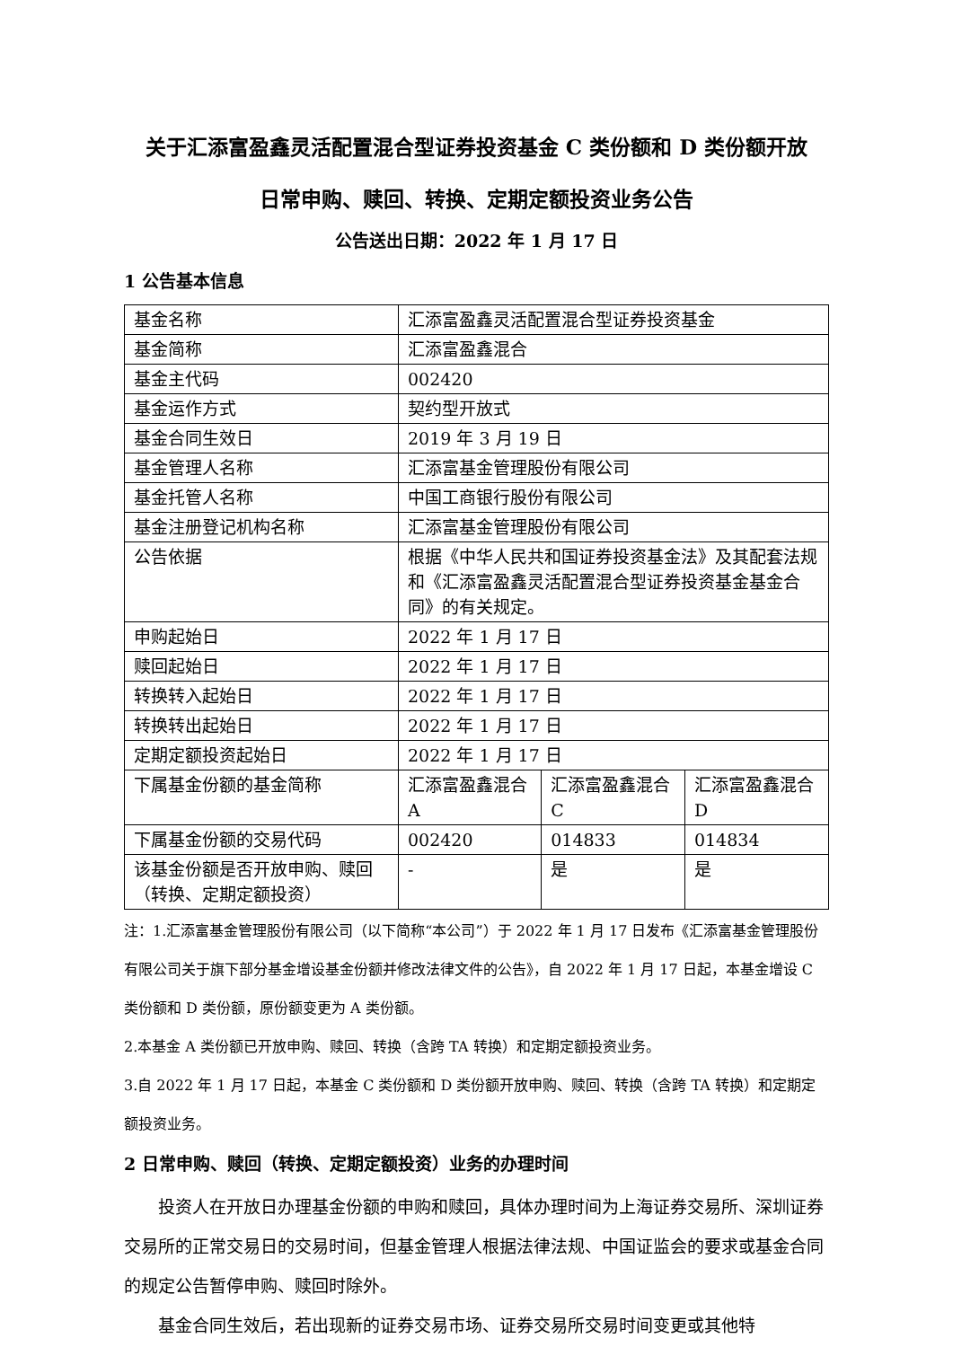关于汇添富盈鑫灵活配置混合型证券投资基金 C 类份额和 D 类份额开放
日常申购、赎回、转换、定期定额投资业务公告
公告送出日期：2022 年 1 月 17 日
1 公告基本信息
| 基金名称 | 汇添富盈鑫灵活配置混合型证券投资基金 | | |
| 基金简称 | 汇添富盈鑫混合 | | |
| 基金主代码 | 002420 | | |
| 基金运作方式 | 契约型开放式 | | |
| 基金合同生效日 | 2019 年 3 月 19 日 | | |
| 基金管理人名称 | 汇添富基金管理股份有限公司 | | |
| 基金托管人名称 | 中国工商银行股份有限公司 | | |
| 基金注册登记机构名称 | 汇添富基金管理股份有限公司 | | |
| 公告依据 | 根据《中华人民共和国证券投资基金法》及其配套法规和《汇添富盈鑫灵活配置混合型证券投资基金基金合同》的有关规定。 | | |
| 申购起始日 | 2022 年 1 月 17 日 | | |
| 赎回起始日 | 2022 年 1 月 17 日 | | |
| 转换转入起始日 | 2022 年 1 月 17 日 | | |
| 转换转出起始日 | 2022 年 1 月 17 日 | | |
| 定期定额投资起始日 | 2022 年 1 月 17 日 | | |
| 下属基金份额的基金简称 | 汇添富盈鑫混合 A | 汇添富盈鑫混合 C | 汇添富盈鑫混合 D |
| 下属基金份额的交易代码 | 002420 | 014833 | 014834 |
| 该基金份额是否开放申购、赎回（转换、定期定额投资） | - | 是 | 是 |
注：1.汇添富基金管理股份有限公司（以下简称“本公司”）于 2022 年 1 月 17 日发布《汇添富基金管理股份有限公司关于旗下部分基金增设基金份额并修改法律文件的公告》，自 2022 年 1 月 17 日起，本基金增设 C 类份额和 D 类份额，原份额变更为 A 类份额。
2.本基金 A 类份额已开放申购、赎回、转换（含跨 TA 转换）和定期定额投资业务。
3.自 2022 年 1 月 17 日起，本基金 C 类份额和 D 类份额开放申购、赎回、转换（含跨 TA 转换）和定期定额投资业务。
2 日常申购、赎回（转换、定期定额投资）业务的办理时间
投资人在开放日办理基金份额的申购和赎回，具体办理时间为上海证券交易所、深圳证券交易所的正常交易日的交易时间，但基金管理人根据法律法规、中国证监会的要求或基金合同的规定公告暂停申购、赎回时除外。
基金合同生效后，若出现新的证券交易市场、证券交易所交易时间变更或其他特